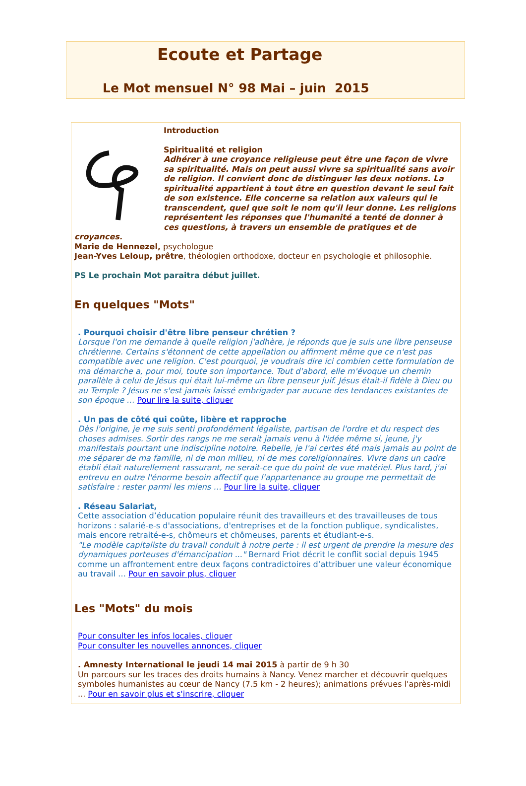Ecoute et Partage
Le Mot mensuel N° 98 Mai – juin 2015
Introduction
Spiritualité et religion
Adhérer à une croyance religieuse peut être une façon de vivre sa spiritualité. Mais on peut aussi vivre sa spiritualité sans avoir de religion. Il convient donc de distinguer les deux notions. La spiritualité appartient à tout être en question devant le seul fait de son existence. Elle concerne sa relation aux valeurs qui le transcendent, quel que soit le nom qu'il leur donne. Les religions représentent les réponses que l'humanité a tenté de donner à ces questions, à travers un ensemble de pratiques et de croyances.
Marie de Hennezel, psychologue
Jean-Yves Leloup, prêtre, théologien orthodoxe, docteur en psychologie et philosophie.
PS Le prochain Mot paraitra début juillet.
En quelques "Mots"
. Pourquoi choisir d'être libre penseur chrétien ?
Lorsque l'on me demande à quelle religion j'adhère, je réponds que je suis une libre penseuse chrétienne. Certains s'étonnent de cette appellation ou affirment même que ce n'est pas compatible avec une religion. C'est pourquoi, je voudrais dire ici combien cette formulation de ma démarche a, pour moi, toute son importance. Tout d'abord, elle m'évoque un chemin parallèle à celui de Jésus qui était lui-même un libre penseur juif. Jésus était-il fidèle à Dieu ou au Temple ? Jésus ne s'est jamais laissé embrigader par aucune des tendances existantes de son époque … Pour lire la suite, cliquer
. Un pas de côté qui coûte, libère et rapproche
Dès l'origine, je me suis senti profondément légaliste, partisan de l'ordre et du respect des choses admises. Sortir des rangs ne me serait jamais venu à l'idée même si, jeune, j'y manifestais pourtant une indiscipline notoire. Rebelle, je l'ai certes été mais jamais au point de me séparer de ma famille, ni de mon milieu, ni de mes coreligionnaires. Vivre dans un cadre établi était naturellement rassurant, ne serait-ce que du point de vue matériel. Plus tard, j'ai entrevu en outre l'énorme besoin affectif que l'appartenance au groupe me permettait de satisfaire : rester parmi les miens … Pour lire la suite, cliquer
. Réseau Salariat,
Cette association d’éducation populaire réunit des travailleurs et des travailleuses de tous horizons : salarié-e-s d'associations, d'entreprises et de la fonction publique, syndicalistes, mais encore retraité-e-s, chômeurs et chômeuses, parents et étudiant-e-s.
"Le modèle capitaliste du travail conduit à notre perte : il est urgent de prendre la mesure des dynamiques porteuses d'émancipation ..." Bernard Friot décrit le conflit social depuis 1945 comme un affrontement entre deux façons contradictoires d’attribuer une valeur économique au travail … Pour en savoir plus, cliquer
Les "Mots" du mois
Pour consulter les infos locales, cliquer
Pour consulter les nouvelles annonces, cliquer
. Amnesty International le jeudi 14 mai 2015 à partir de 9 h 30
Un parcours sur les traces des droits humains à Nancy. Venez marcher et découvrir quelques symboles humanistes au cœur de Nancy (7.5 km - 2 heures); animations prévues l'après-midi ... Pour en savoir plus et s'inscrire, cliquer